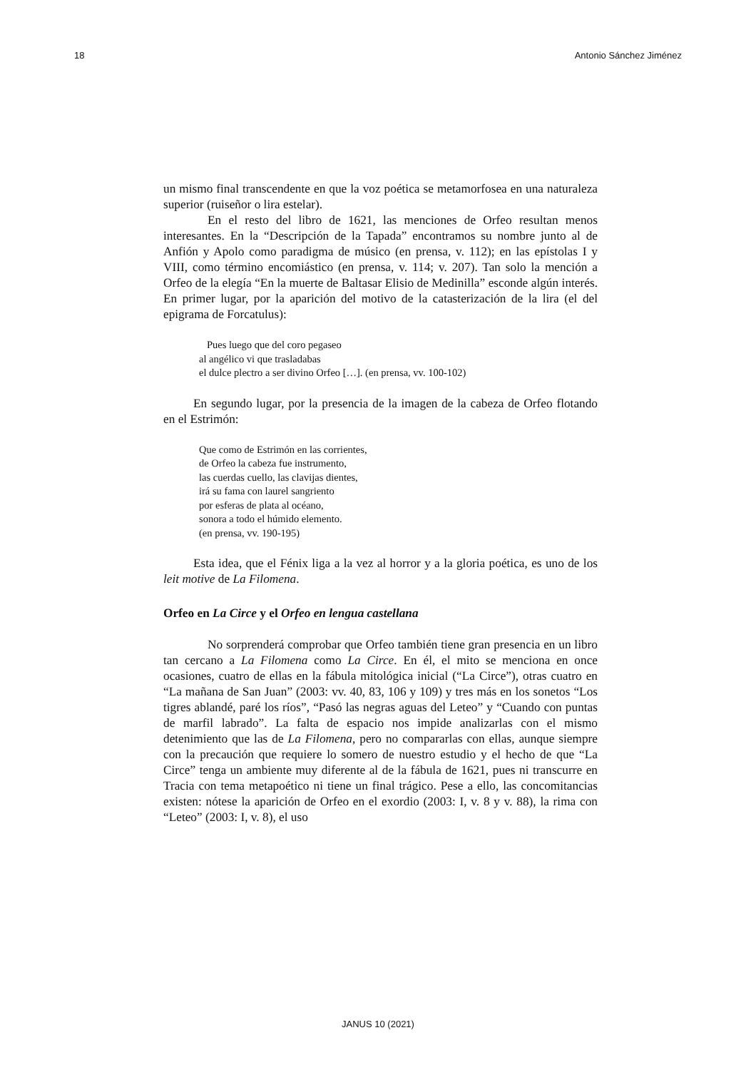18 Antonio Sánchez Jiménez
un mismo final transcendente en que la voz poética se metamorfosea en una naturaleza superior (ruiseñor o lira estelar).
En el resto del libro de 1621, las menciones de Orfeo resultan menos interesantes. En la “Descripción de la Tapada” encontramos su nombre junto al de Anfión y Apolo como paradigma de músico (en prensa, v. 112); en las epístolas I y VIII, como término encomiástico (en prensa, v. 114; v. 207). Tan solo la mención a Orfeo de la elegía “En la muerte de Baltasar Elisio de Medinilla” esconde algún interés. En primer lugar, por la aparición del motivo de la catasterización de la lira (el del epigrama de Forcatulus):
Pues luego que del coro pegaseo
al angélico vi que trasladabas
el dulce plectro a ser divino Orfeo […]. (en prensa, vv. 100-102)
En segundo lugar, por la presencia de la imagen de la cabeza de Orfeo flotando en el Estrimón:
Que como de Estrimón en las corrientes,
de Orfeo la cabeza fue instrumento,
las cuerdas cuello, las clavijas dientes,
irá su fama con laurel sangriento
por esferas de plata al océano,
sonora a todo el húmido elemento.
(en prensa, vv. 190-195)
Esta idea, que el Fénix liga a la vez al horror y a la gloria poética, es uno de los leit motive de La Filomena.
Orfeo en La Circe y el Orfeo en lengua castellana
No sorprenderá comprobar que Orfeo también tiene gran presencia en un libro tan cercano a La Filomena como La Circe. En él, el mito se menciona en once ocasiones, cuatro de ellas en la fábula mitológica inicial (“La Circe”), otras cuatro en “La mañana de San Juan” (2003: vv. 40, 83, 106 y 109) y tres más en los sonetos “Los tigres ablandé, paré los ríos”, “Pasó las negras aguas del Leteo” y “Cuando con puntas de marfil labrado”. La falta de espacio nos impide analizarlas con el mismo detenimiento que las de La Filomena, pero no compararlas con ellas, aunque siempre con la precaución que requiere lo somero de nuestro estudio y el hecho de que “La Circe” tenga un ambiente muy diferente al de la fábula de 1621, pues ni transcurre en Tracia con tema metapoético ni tiene un final trágico. Pese a ello, las concomitancias existen: nótese la aparición de Orfeo en el exordio (2003: I, v. 8 y v. 88), la rima con “Leteo” (2003: I, v. 8), el uso
JANUS 10 (2021)